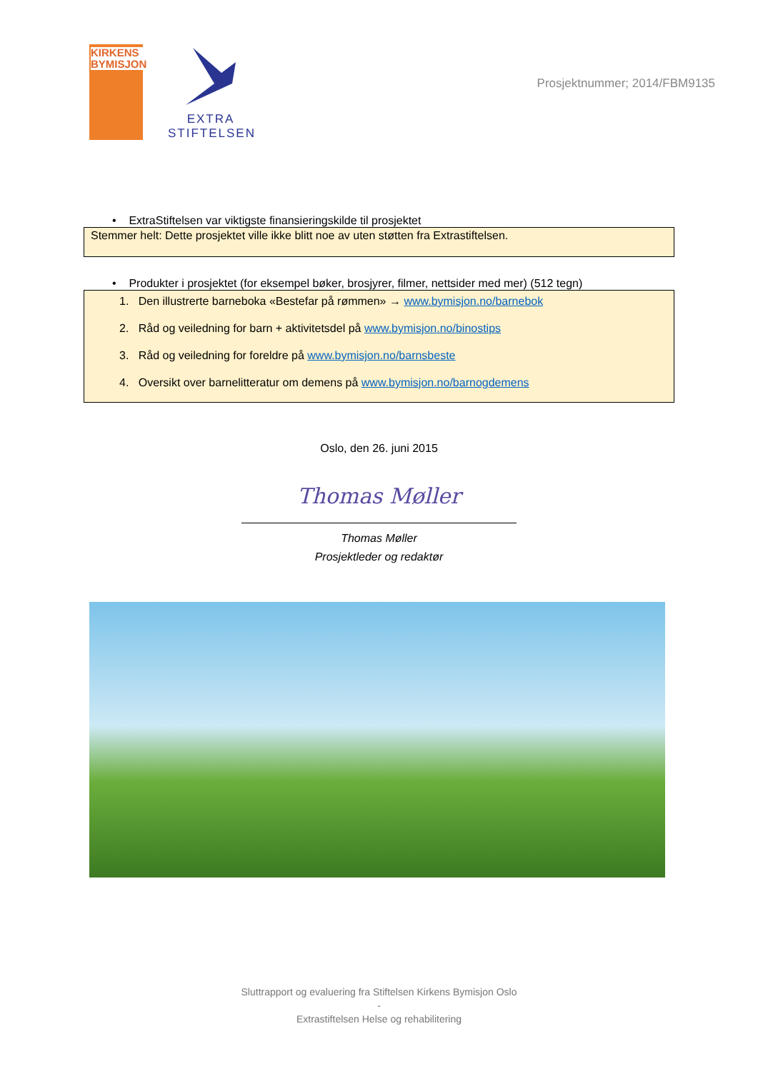KIRKENS BYMISJON
EXTRA
STIFTELSEN
Prosjektnummer; 2014/FBM9135
• ExtraStiftelsen var viktigste finansieringskilde til prosjektet
Stemmer helt: Dette prosjektet ville ikke blitt noe av uten støtten fra Extrastiftelsen.
• Produkter i prosjektet (for eksempel bøker, brosjyrer, filmer, nettsider med mer) (512 tegn)
1. Den illustrerte barneboka «Bestefar på rømmen» → www.bymisjon.no/barnebok
2. Råd og veiledning for barn + aktivitetsdel på www.bymisjon.no/binostips
3. Råd og veiledning for foreldre på www.bymisjon.no/barnsbeste
4. Oversikt over barnelitteratur om demens på www.bymisjon.no/barnogdemens
Oslo, den 26. juni 2015
Thomas Møller
Thomas Møller
Prosjektleder og redaktør
Sluttrapport og evaluering fra Stiftelsen Kirkens Bymisjon Oslo
-
Extrastiftelsen Helse og rehabilitering